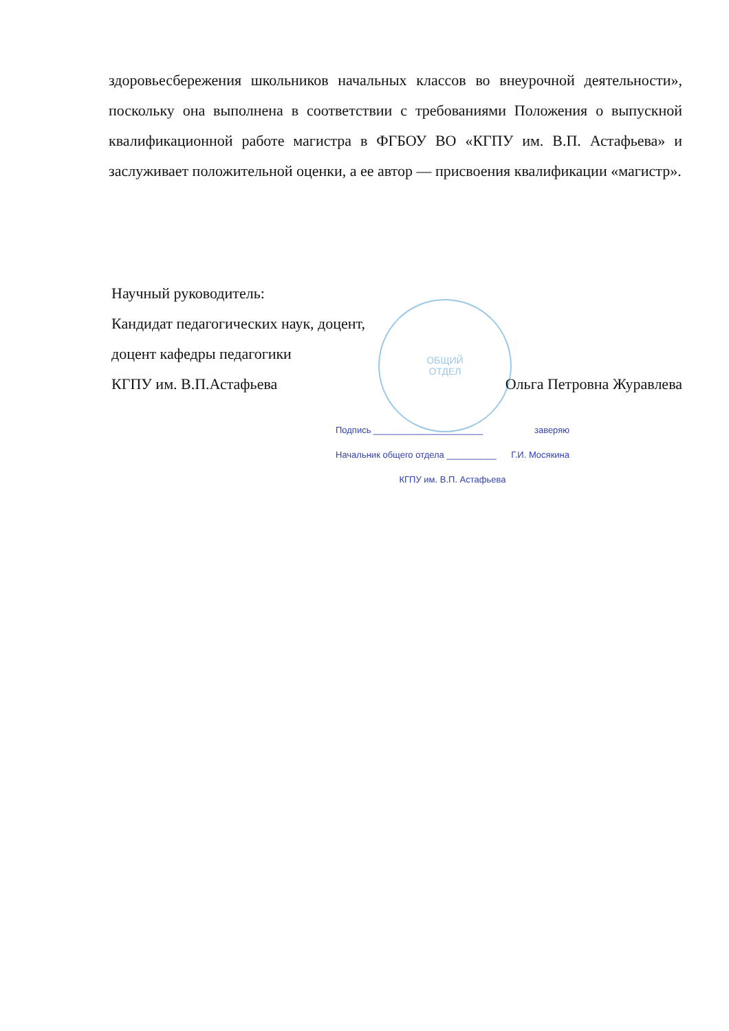ОБЩИЙ
ОТДЕЛ
здоровьесбережения школьников начальных классов во внеурочной деятельности», поскольку она выполнена в соответствии с требованиями Положения о выпускной квалификационной работе магистра в ФГБОУ ВО «КГПУ им. В.П. Астафьева» и заслуживает положительной оценки, а ее автор — присвоения квалификации «магистр».
Научный руководитель:
Кандидат педагогических наук, доцент,
доцент кафедры педагогики
КГПУ им. В.П.Астафьева Ольга Петровна Журавлева
Подпись ______________________ заверяю
Начальник общего отдела __________ Г.И. Мосякина
КГПУ им. В.П. Астафьева